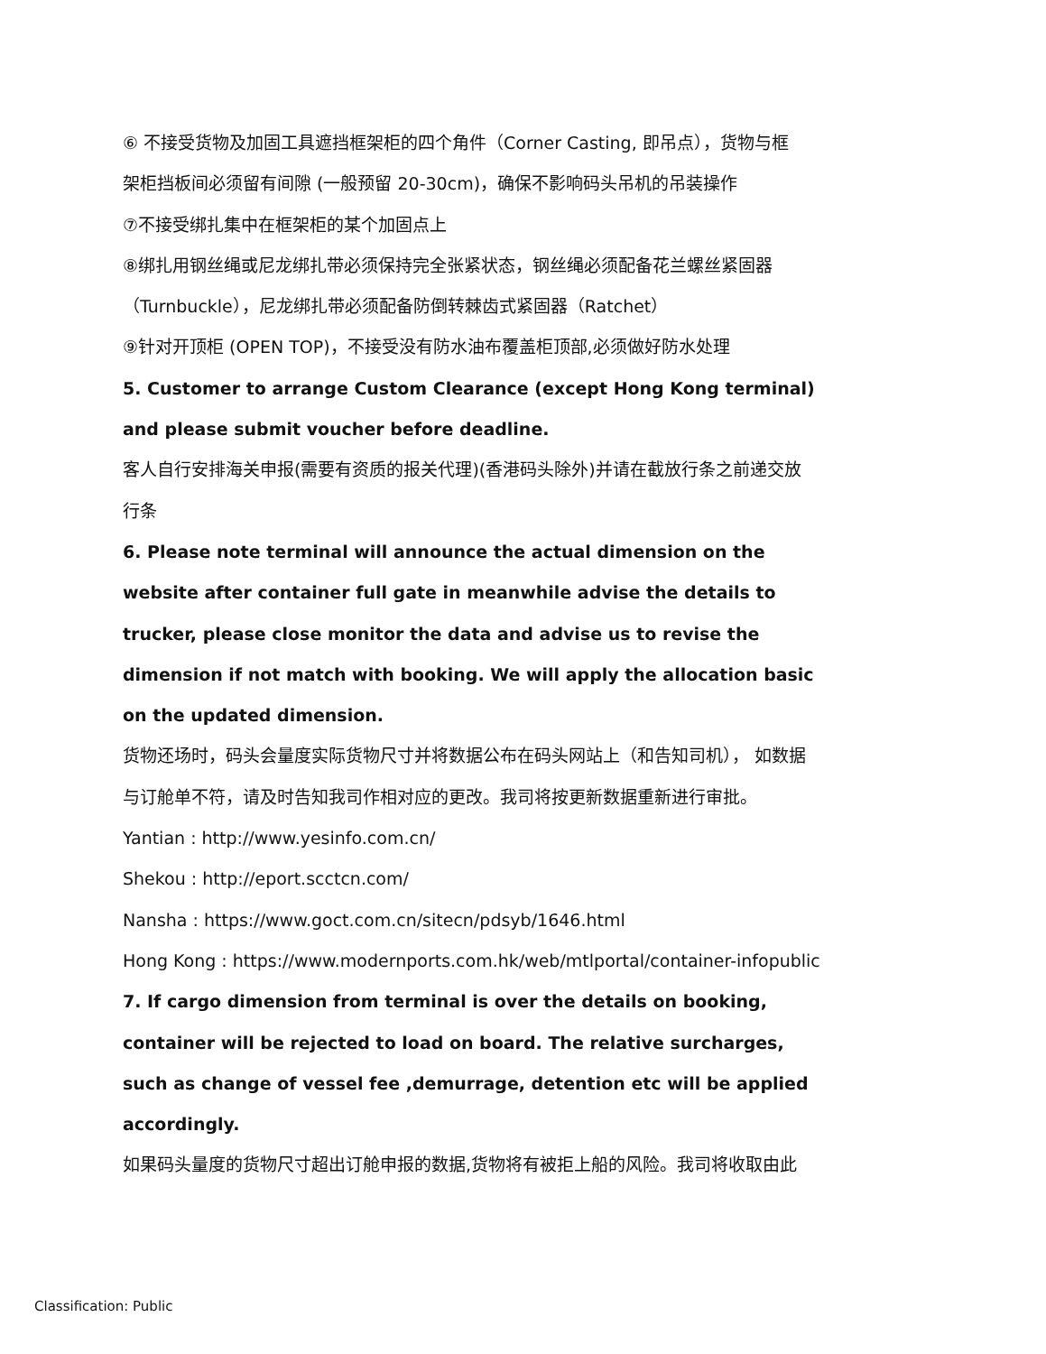⑥ 不接受货物及加固工具遮挡框架柜的四个角件（Corner Casting, 即吊点），货物与框
架柜挡板间必须留有间隙 (一般预留 20-30cm)，确保不影响码头吊机的吊装操作
⑦不接受绑扎集中在框架柜的某个加固点上
⑧绑扎用钢丝绳或尼龙绑扎带必须保持完全张紧状态，钢丝绳必须配备花兰螺丝紧固器
（Turnbuckle），尼龙绑扎带必须配备防倒转棘齿式紧固器（Ratchet）
⑨针对开顶柜 (OPEN TOP)，不接受没有防水油布覆盖柜顶部,必须做好防水处理
5. Customer to arrange Custom Clearance (except Hong Kong terminal)
and please submit voucher before deadline.
客人自行安排海关申报(需要有资质的报关代理)(香港码头除外)并请在截放行条之前递交放
行条
6. Please note terminal will announce the actual dimension on the
website after container full gate in meanwhile advise the details to
trucker, please close monitor the data and advise us to revise the
dimension if not match with booking. We will apply the allocation basic
on the updated dimension.
货物还场时，码头会量度实际货物尺寸并将数据公布在码头网站上（和告知司机）， 如数据
与订舱单不符，请及时告知我司作相对应的更改。我司将按更新数据重新进行审批。
Yantian : http://www.yesinfo.com.cn/
Shekou : http://eport.scctcn.com/
Nansha : https://www.goct.com.cn/sitecn/pdsyb/1646.html
Hong Kong : https://www.modernports.com.hk/web/mtlportal/container-infopublic
7. If cargo dimension from terminal is over the details on booking,
container will be rejected to load on board. The relative surcharges,
such as change of vessel fee ,demurrage, detention etc will be applied
accordingly.
如果码头量度的货物尺寸超出订舱申报的数据,货物将有被拒上船的风险。我司将收取由此
Classification: Public